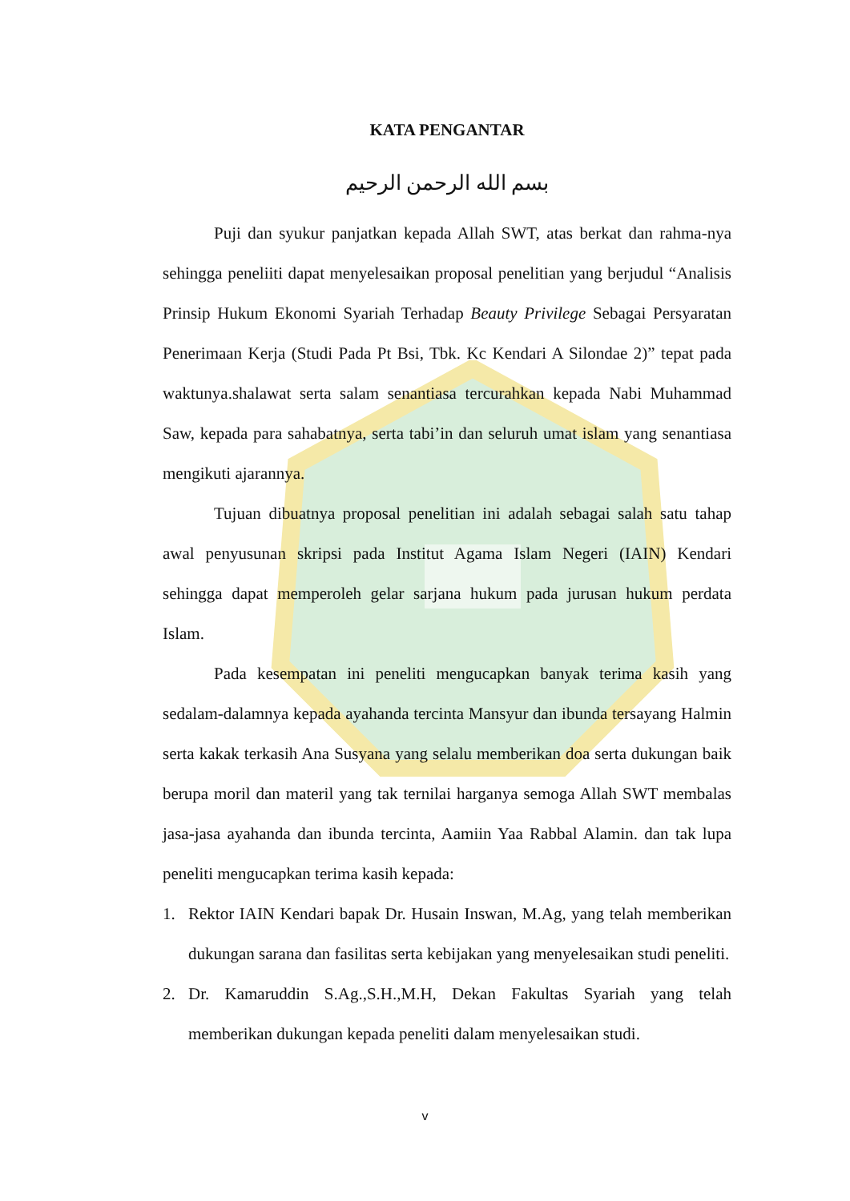KATA PENGANTAR
بسم الله الرحمن الرحيم
Puji dan syukur panjatkan kepada Allah SWT, atas berkat dan rahma-nya sehingga peneliiti dapat menyelesaikan proposal penelitian yang berjudul “Analisis Prinsip Hukum Ekonomi Syariah Terhadap Beauty Privilege Sebagai Persyaratan Penerimaan Kerja (Studi Pada Pt Bsi, Tbk. Kc Kendari A Silondae 2)” tepat pada waktunya.shalawat serta salam senantiasa tercurahkan kepada Nabi Muhammad Saw, kepada para sahabatnya, serta tabi’in dan seluruh umat islam yang senantiasa mengikuti ajarannya.
Tujuan dibuatnya proposal penelitian ini adalah sebagai salah satu tahap awal penyusunan skripsi pada Institut Agama Islam Negeri (IAIN) Kendari sehingga dapat memperoleh gelar sarjana hukum pada jurusan hukum perdata Islam.
Pada kesempatan ini peneliti mengucapkan banyak terima kasih yang sedalam-dalamnya kepada ayahanda tercinta Mansyur dan ibunda tersayang Halmin serta kakak terkasih Ana Susyana yang selalu memberikan doa serta dukungan baik berupa moril dan materil yang tak ternilai harganya semoga Allah SWT membalas jasa-jasa ayahanda dan ibunda tercinta, Aamiin Yaa Rabbal Alamin. dan tak lupa peneliti mengucapkan terima kasih kepada:
1. Rektor IAIN Kendari bapak Dr. Husain Inswan, M.Ag, yang telah memberikan dukungan sarana dan fasilitas serta kebijakan yang menyelesaikan studi peneliti.
2. Dr. Kamaruddin S.Ag.,S.H.,M.H, Dekan Fakultas Syariah yang telah memberikan dukungan kepada peneliti dalam menyelesaikan studi.
v